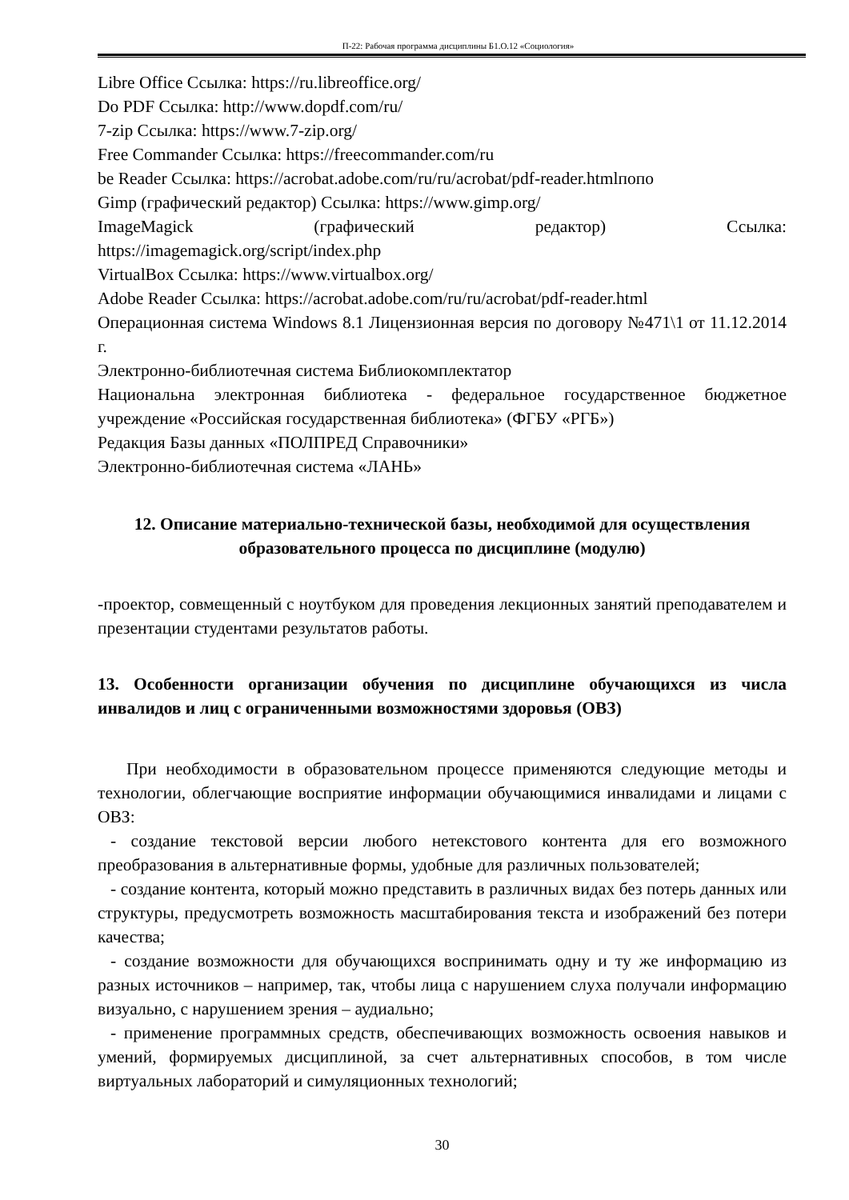П-22: Рабочая программа дисциплины Б1.О.12 «Социология»
Libre Office Ссылка: https://ru.libreoffice.org/
Do PDF Ссылка: http://www.dopdf.com/ru/
7-zip Ссылка: https://www.7-zip.org/
Free Commander Ссылка: https://freecommander.com/ru
be Reader Ссылка: https://acrobat.adobe.com/ru/ru/acrobat/pdf-reader.htmlпопо
Gimp (графический редактор) Ссылка: https://www.gimp.org/
ImageMagick (графический редактор) Ссылка:
https://imagemagick.org/script/index.php
VirtualBox Ссылка: https://www.virtualbox.org/
Adobe Reader Ссылка: https://acrobat.adobe.com/ru/ru/acrobat/pdf-reader.html
Операционная система Windows 8.1 Лицензионная версия по договору №471\1 от 11.12.2014 г.
Электронно-библиотечная система Библиокомплектатор
Национальна электронная библиотека - федеральное государственное бюджетное учреждение «Российская государственная библиотека» (ФГБУ «РГБ»)
Редакция Базы данных «ПОЛПРЕД Справочники»
Электронно-библиотечная система «ЛАНЬ»
12. Описание материально-технической базы, необходимой для осуществления образовательного процесса по дисциплине (модулю)
-проектор, совмещенный с ноутбуком для проведения лекционных занятий преподавателем и презентации студентами результатов работы.
13. Особенности организации обучения по дисциплине обучающихся из числа инвалидов и лиц с ограниченными возможностями здоровья (ОВЗ)
При необходимости в образовательном процессе применяются следующие методы и технологии, облегчающие восприятие информации обучающимися инвалидами и лицами с ОВЗ:
- создание текстовой версии любого нетекстового контента для его возможного преобразования в альтернативные формы, удобные для различных пользователей;
- создание контента, который можно представить в различных видах без потерь данных или структуры, предусмотреть возможность масштабирования текста и изображений без потери качества;
- создание возможности для обучающихся воспринимать одну и ту же информацию из разных источников – например, так, чтобы лица с нарушением слуха получали информацию визуально, с нарушением зрения – аудиально;
- применение программных средств, обеспечивающих возможность освоения навыков и умений, формируемых дисциплиной, за счет альтернативных способов, в том числе виртуальных лабораторий и симуляционных технологий;
30